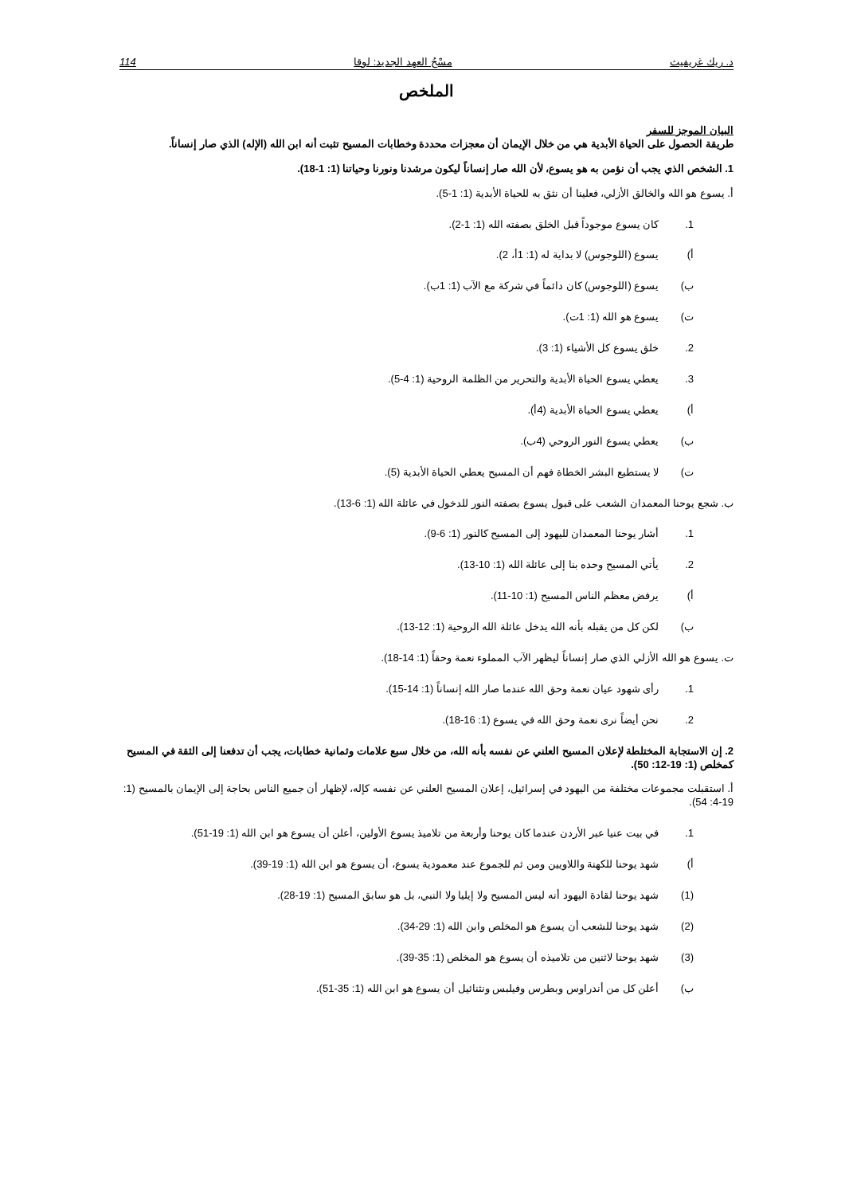د. ريك غريفيث مسْحُ العهد الجديد: لوقا 114
الملخص
البيان الموجز للسفر
طريقة الحصول على الحياة الأبدية هي من خلال الإيمان أن معجزات محددة وخطابات المسيح تثبت أنه ابن الله (الإله) الذي صار إنساناً.
1. الشخص الذي يجب أن نؤمن به هو يسوع، لأن الله صار إنساناً ليكون مرشدنا ونورنا وحياتنا (1: 1-18).
أ. يسوع هو الله والخالق الأزلي، فعلينا أن نثق به للحياة الأبدية (1: 1-5).
1. كان يسوع موجوداً قبل الخلق بصفته الله (1: 1-2).
أ) يسوع (اللوجوس) لا بداية له (1: 1أ، 2).
ب) يسوع (اللوجوس) كان دائماً في شركة مع الآب (1: 1ب).
ت) يسوع هو الله (1: 1ت).
2. خلق يسوع كل الأشياء (1: 3).
3. يعطي يسوع الحياة الأبدية والتحرير من الظلمة الروحية (1: 4-5).
أ) يعطي يسوع الحياة الأبدية (4أ).
ب) يعطي يسوع النور الروحي (4ب).
ت) لا يستطيع البشر الخطاة فهم أن المسيح يعطي الحياة الأبدية (5).
ب. شجع يوحنا المعمدان الشعب على قبول يسوع بصفته النور للدخول في عائلة الله (1: 6-13).
1. أشار يوحنا المعمدان لليهود إلى المسيح كالنور (1: 6-9).
2. يأتي المسيح وحده بنا إلى عائلة الله (1: 10-13).
أ) يرفض معظم الناس المسيح (1: 10-11).
ب) لكن كل من يقبله بأنه الله يدخل عائلة الله الروحية (1: 12-13).
ت. يسوع هو الله الأزلي الذي صار إنساناً ليظهر الآب المملوء نعمة وحقاً (1: 14-18).
1. رأى شهود عيان نعمة وحق الله عندما صار الله إنساناً (1: 14-15).
2. نحن أيضاً نرى نعمة وحق الله في يسوع (1: 16-18).
2. إن الاستجابة المختلطة لإعلان المسيح العلني عن نفسه بأنه الله، من خلال سبع علامات وثمانية خطابات، يجب أن تدفعنا إلى الثقة في المسيح كمخلص (1: 19-12: 50).
أ. استقبلت مجموعات مختلفة من اليهود في إسرائيل، إعلان المسيح العلني عن نفسه كإله، لإظهار أن جميع الناس بحاجة إلى الإيمان بالمسيح (1: 19-4: 54).
1. في بيت عنيا عبر الأردن عندما كان يوحنا وأربعة من تلاميذ يسوع الأولين، أعلن أن يسوع هو ابن الله (1: 19-51).
أ) شهد يوحنا للكهنة واللاويين ومن ثم للجموع عند معمودية يسوع، أن يسوع هو ابن الله (1: 19-39).
(1) شهد يوحنا لقادة اليهود أنه ليس المسيح ولا إيليا ولا النبي، بل هو سابق المسيح (1: 19-28).
(2) شهد يوحنا للشعب أن يسوع هو المخلص وابن الله (1: 29-34).
(3) شهد يوحنا لاثنين من تلاميذه أن يسوع هو المخلص (1: 35-39).
ب) أعلن كل من أندراوس وبطرس وفيلبس ونثنائيل أن يسوع هو ابن الله (1: 35-51).